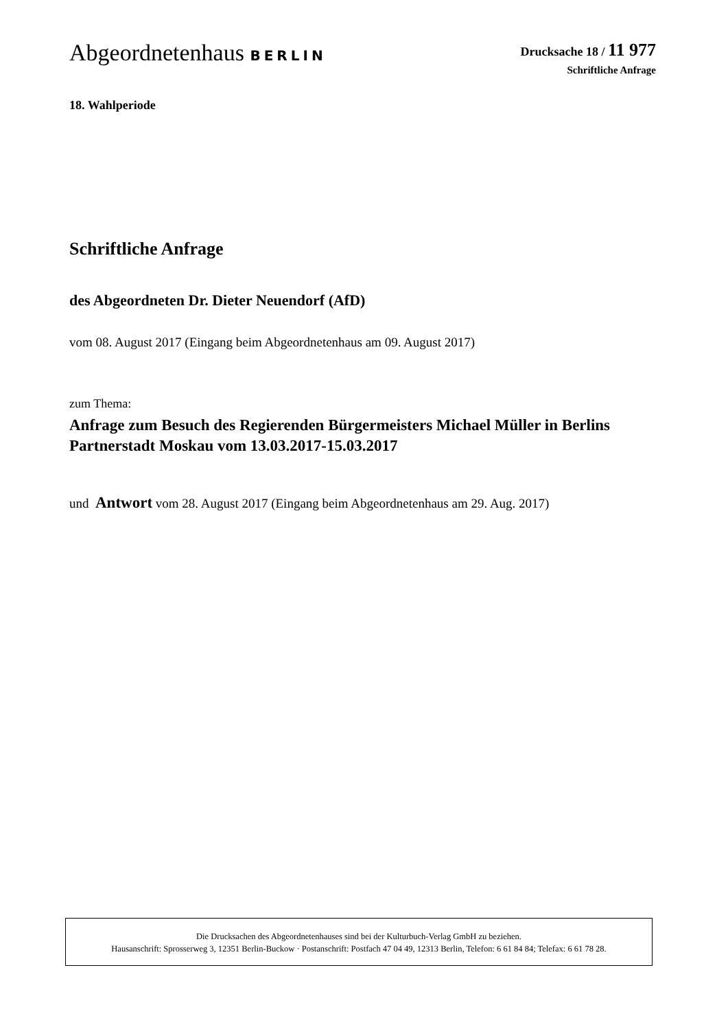Abgeordnetenhaus BERLIN Drucksache 18 / 11 977
Schriftliche Anfrage
18. Wahlperiode
Schriftliche Anfrage
des Abgeordneten Dr. Dieter Neuendorf (AfD)
vom 08. August 2017 (Eingang beim Abgeordnetenhaus am 09. August 2017)
zum Thema:
Anfrage zum Besuch des Regierenden Bürgermeisters Michael Müller in Berlins Partnerstadt Moskau vom 13.03.2017-15.03.2017
und Antwort vom 28. August 2017 (Eingang beim Abgeordnetenhaus am 29. Aug. 2017)
Die Drucksachen des Abgeordnetenhauses sind bei der Kulturbuch-Verlag GmbH zu beziehen.
Hausanschrift: Sprosserweg 3, 12351 Berlin-Buckow · Postanschrift: Postfach 47 04 49, 12313 Berlin, Telefon: 6 61 84 84; Telefax: 6 61 78 28.